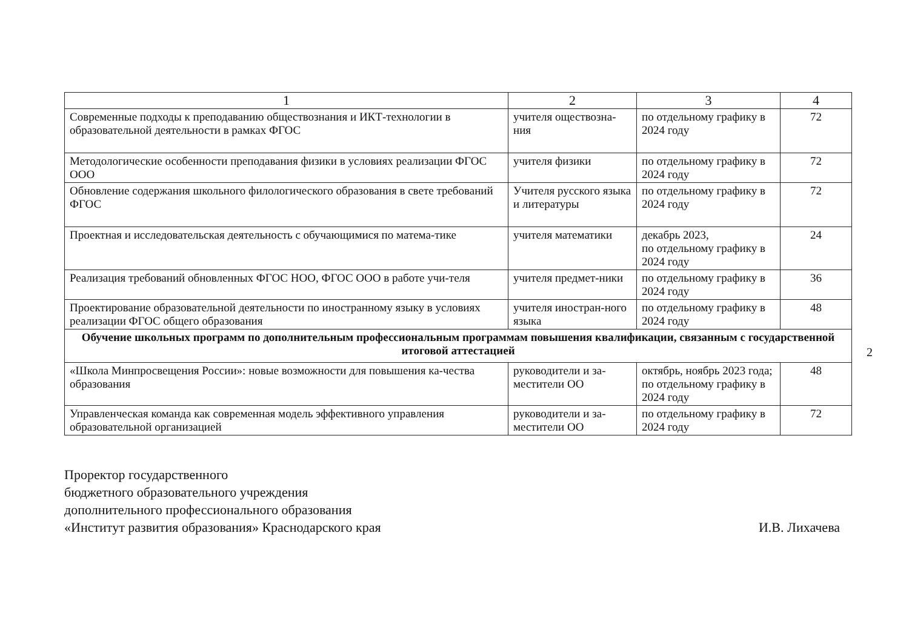| 1 | 2 | 3 | 4 |
| --- | --- | --- | --- |
| Современные подходы к преподаванию обществознания и ИКТ-технологии в образовательной деятельности в рамках ФГОС | учителя оществозна-ния | по отдельному графику в 2024 году | 72 |
| Методологические особенности преподавания физики в условиях реализации ФГОС ООО | учителя физики | по отдельному графику в 2024 году | 72 |
| Обновление содержания школьного филологического образования в свете требований ФГОС | Учителя русского языка и литературы | по отдельному графику в 2024 году | 72 |
| Проектная и исследовательская деятельность с обучающимися по матема-тике | учителя математики | декабрь 2023, по отдельному графику в 2024 году | 24 |
| Реализация требований обновленных ФГОС НОО, ФГОС ООО в работе учи-теля | учителя предмет-ники | по отдельному графику в 2024 году | 36 |
| Проектирование образовательной деятельности по иностранному языку в условиях реализации ФГОС общего образования | учителя иностран-ного языка | по отдельному графику в 2024 году | 48 |
| Обучение школьных программ по дополнительным профессиональным программам повышения квалификации, связанным с государственной итоговой аттестацией | | | |
| «Школа Минпросвещения России»: новые возможности для повышения ка-чества образования | руководители и за-местители ОО | октябрь, ноябрь 2023 года; по отдельному графику в 2024 году | 48 |
| Управленческая команда как современная модель эффективного управления образовательной организацией | руководители и за-местители ОО | по отдельному графику в 2024 году | 72 |
Проректор государственного
бюджетного образовательного учреждения
дополнительного профессионального образования
«Институт развития образования» Краснодарского края
И.В. Лихачева
2